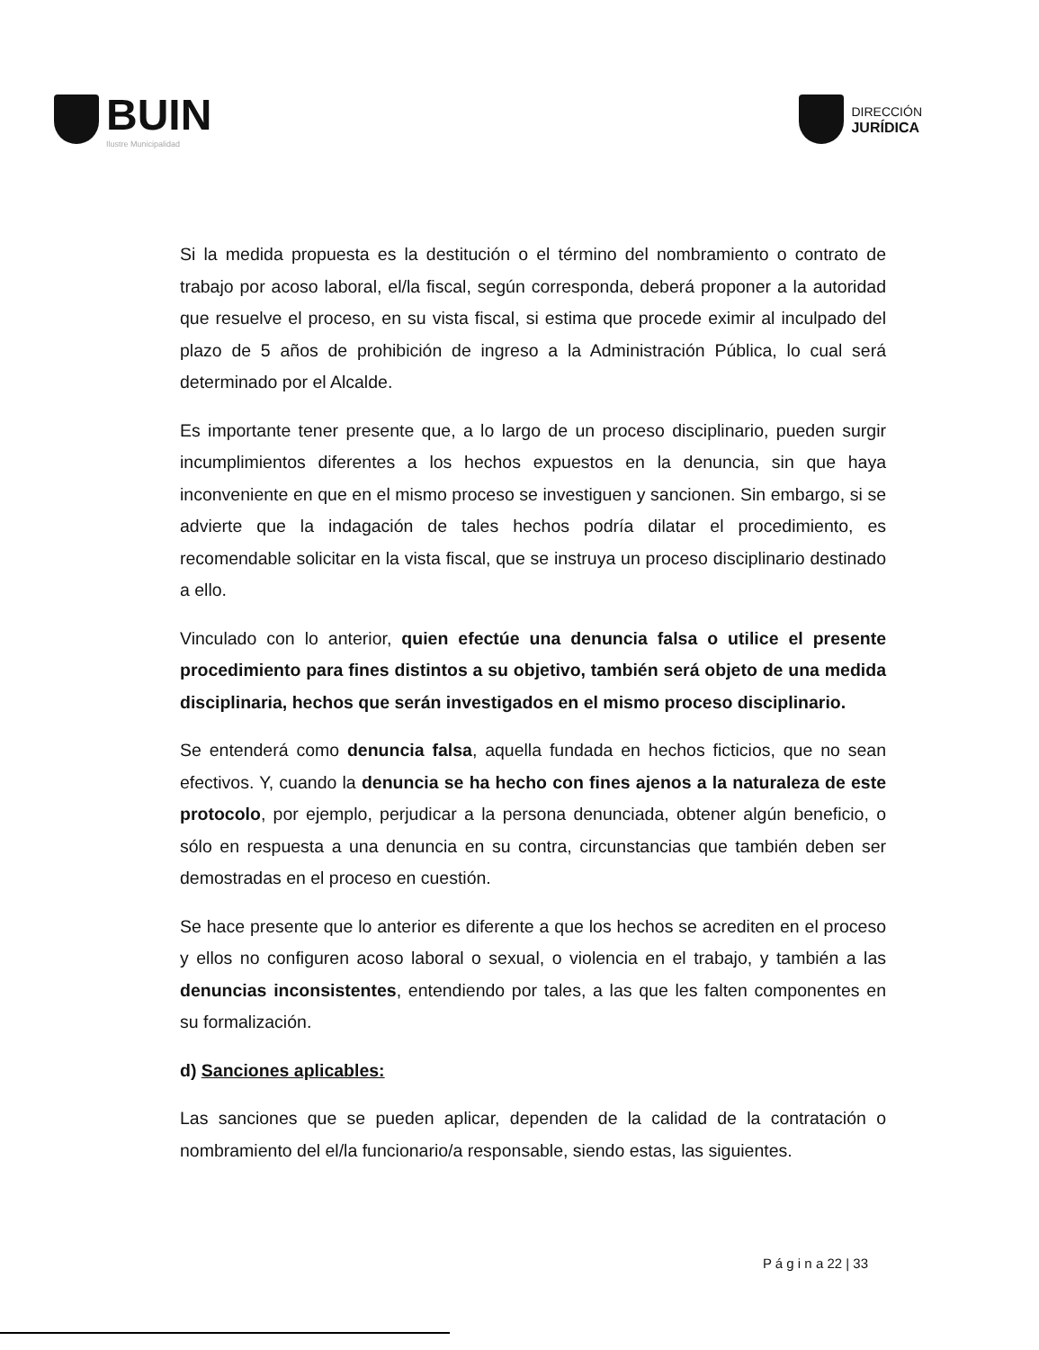BUIN
Ilustre Municipalidad
DIRECCIÓN
JURÍDICA
Si la medida propuesta es la destitución o el término del nombramiento o contrato de trabajo por acoso laboral, el/la fiscal, según corresponda, deberá proponer a la autoridad que resuelve el proceso, en su vista fiscal, si estima que procede eximir al inculpado del plazo de 5 años de prohibición de ingreso a la Administración Pública, lo cual será determinado por el Alcalde.
Es importante tener presente que, a lo largo de un proceso disciplinario, pueden surgir incumplimientos diferentes a los hechos expuestos en la denuncia, sin que haya inconveniente en que en el mismo proceso se investiguen y sancionen. Sin embargo, si se advierte que la indagación de tales hechos podría dilatar el procedimiento, es recomendable solicitar en la vista fiscal, que se instruya un proceso disciplinario destinado a ello.
Vinculado con lo anterior, quien efectúe una denuncia falsa o utilice el presente procedimiento para fines distintos a su objetivo, también será objeto de una medida disciplinaria, hechos que serán investigados en el mismo proceso disciplinario.
Se entenderá como denuncia falsa, aquella fundada en hechos ficticios, que no sean efectivos. Y, cuando la denuncia se ha hecho con fines ajenos a la naturaleza de este protocolo, por ejemplo, perjudicar a la persona denunciada, obtener algún beneficio, o sólo en respuesta a una denuncia en su contra, circunstancias que también deben ser demostradas en el proceso en cuestión.
Se hace presente que lo anterior es diferente a que los hechos se acrediten en el proceso y ellos no configuren acoso laboral o sexual, o violencia en el trabajo, y también a las denuncias inconsistentes, entendiendo por tales, a las que les falten componentes en su formalización.
d) Sanciones aplicables:
Las sanciones que se pueden aplicar, dependen de la calidad de la contratación o nombramiento del el/la funcionario/a responsable, siendo estas, las siguientes.
P á g i n a 22 | 33